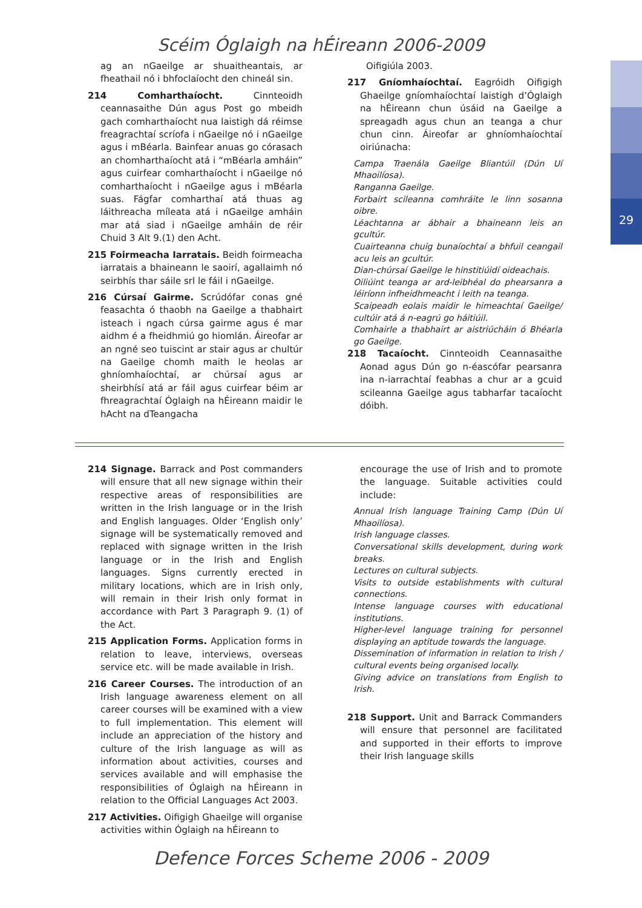29
Scéim Óglaigh na hÉireann 2006-2009
ag an nGaeilge ar shuaitheantais, ar fheathail nó i bhfoclaíocht den chineál sin.
214 Comharthaíocht. Cinnteoidh ceannasaithe Dún agus Post go mbeidh gach comharthaíocht nua laistigh dá réimse freagrachtaí scríofa i nGaeilge nó i nGaeilge agus i mBéarla. Bainfear anuas go córasach an chomharthaíocht atá i “mBéarla amháin” agus cuirfear comharthaíocht i nGaeilge nó comharthaíocht i nGaeilge agus i mBéarla suas. Fágfar comharthaí atá thuas ag láithreacha míleata atá i nGaeilge amháin mar atá siad i nGaeilge amháin de réir Chuid 3 Alt 9.(1) den Acht.
215 Foirmeacha Iarratais. Beidh foirmeacha iarratais a bhaineann le saoirí, agallaimh nó seirbhís thar sáile srl le fáil i nGaeilge.
216 Cúrsaí Gairme. Scrúdófar conas gné feasachta ó thaobh na Gaeilge a thabhairt isteach i ngach cúrsa gairme agus é mar aidhm é a fheidhmiú go hiomlán. Áireofar ar an ngné seo tuiscint ar stair agus ar chultúr na Gaeilge chomh maith le heolas ar ghníomhaíochtaí, ar chúrsaí agus ar sheirbhísí atá ar fáil agus cuirfear béim ar fhreagrachtaí Óglaigh na hÉireann maidir le hAcht na dTeangacha
Oifigiúla 2003.
217 Gníomhaíochtaí. Eagróidh Oifigigh Ghaeilge gníomhaíochtaí laistigh d’Óglaigh na hÉireann chun úsáid na Gaeilge a spreagadh agus chun an teanga a chur chun cinn. Áireofar ar ghníomhaíochtaí oiriúnacha:
Campa Traenála Gaeilge Bliantúil (Dún Uí Mhaoilíosa).
Ranganna Gaeilge.
Forbairt scileanna comhráite le linn sosanna oibre.
Léachtanna ar ábhair a bhaineann leis an gcultúr.
Cuairteanna chuig bunaíochtaí a bhfuil ceangail acu leis an gcultúr.
Dian-chúrsaí Gaeilge le hinstitiúidí oideachais.
Oiliúint teanga ar ard-leibhéal do phearsanra a léiríonn infheidhmeacht i leith na teanga.
Scaipeadh eolais maidir le himeachtaí Gaeilge/ cultúir atá á n-eagrú go háitiúil.
Comhairle a thabhairt ar aistriúcháin ó Bhéarla go Gaeilge.
218 Tacaíocht. Cinnteoidh Ceannasaithe Aonad agus Dún go n-éascófar pearsanra ina n-iarrachtaí feabhas a chur ar a gcuid scileanna Gaeilge agus tabharfar tacaíocht dóibh.
214 Signage. Barrack and Post commanders will ensure that all new signage within their respective areas of responsibilities are written in the Irish language or in the Irish and English languages. Older ‘English only’ signage will be systematically removed and replaced with signage written in the Irish language or in the Irish and English languages. Signs currently erected in military locations, which are in Irish only, will remain in their Irish only format in accordance with Part 3 Paragraph 9. (1) of the Act.
215 Application Forms. Application forms in relation to leave, interviews, overseas service etc. will be made available in Irish.
216 Career Courses. The introduction of an Irish language awareness element on all career courses will be examined with a view to full implementation. This element will include an appreciation of the history and culture of the Irish language as will as information about activities, courses and services available and will emphasise the responsibilities of Óglaigh na hÉireann in relation to the Official Languages Act 2003.
217 Activities. Oifigigh Ghaeilge will organise activities within Óglaigh na hÉireann to
encourage the use of Irish and to promote the language. Suitable activities could include:
Annual Irish language Training Camp (Dún Uí Mhaoilíosa).
Irish language classes.
Conversational skills development, during work breaks.
Lectures on cultural subjects.
Visits to outside establishments with cultural connections.
Intense language courses with educational institutions.
Higher-level language training for personnel displaying an aptitude towards the language.
Dissemination of information in relation to Irish / cultural events being organised locally.
Giving advice on translations from English to Irish.
218 Support. Unit and Barrack Commanders will ensure that personnel are facilitated and supported in their efforts to improve their Irish language skills
Defence Forces Scheme 2006 - 2009